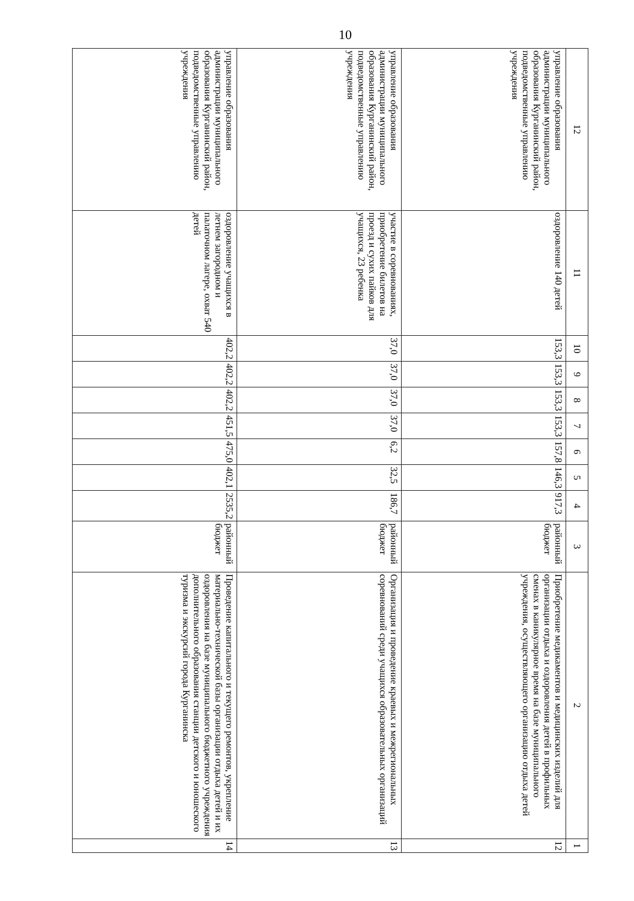10
| 12 | 11 | 10 | 9 | 8 | 7 | 6 | 5 | 4 | 3 | 2 | 1 |
| --- | --- | --- | --- | --- | --- | --- | --- | --- | --- | --- | --- |
| управление образования администрации муниципального образования Курганинский район, подведомственные управлению учреждения | оздоровление 140 детей | 153,3 | 153,3 | 153,3 | 153,3 | 157,8 | 146,3 | 917,3 | районный бюджет | Приобретение медикаментов и медицинских изделий для организации отдыха и оздоровления детей в профильных сменах в каникулярное время на базе муниципального учреждения, осуществляющего организацию отдыха детей | 12 |
| управление образования администрации муниципального образования Курганинский район, подведомственные управлению учреждения | участие в соревнованиях, приобретение билетов на проезд и сухих пайков для учащихся, 23 ребенка | 37,0 | 37,0 | 37,0 | 37,0 | 6,2 | 32,5 | 186,7 | районный бюджет | Организация и проведение краевых и межрегиональных соревнований среди учащихся образовательных организаций | 13 |
| управление образования администрации муниципального образования Курганинский район, подведомственные управлению учреждения | оздоровление учащихся в летнем загородном и палаточном лагере, охват 540 детей | 402,2 | 402,2 | 402,2 | 451,5 | 475,0 | 402,1 | 2535,2 | районный бюджет | Проведение капитального и текущего ремонтов, укрепление материально-технической базы организации отдыха детей и их оздоровления на базе муниципального бюджетного учреждения дополнительного образования станции детского и юношеского туризма и экскурсий города Курганинска | 14 |